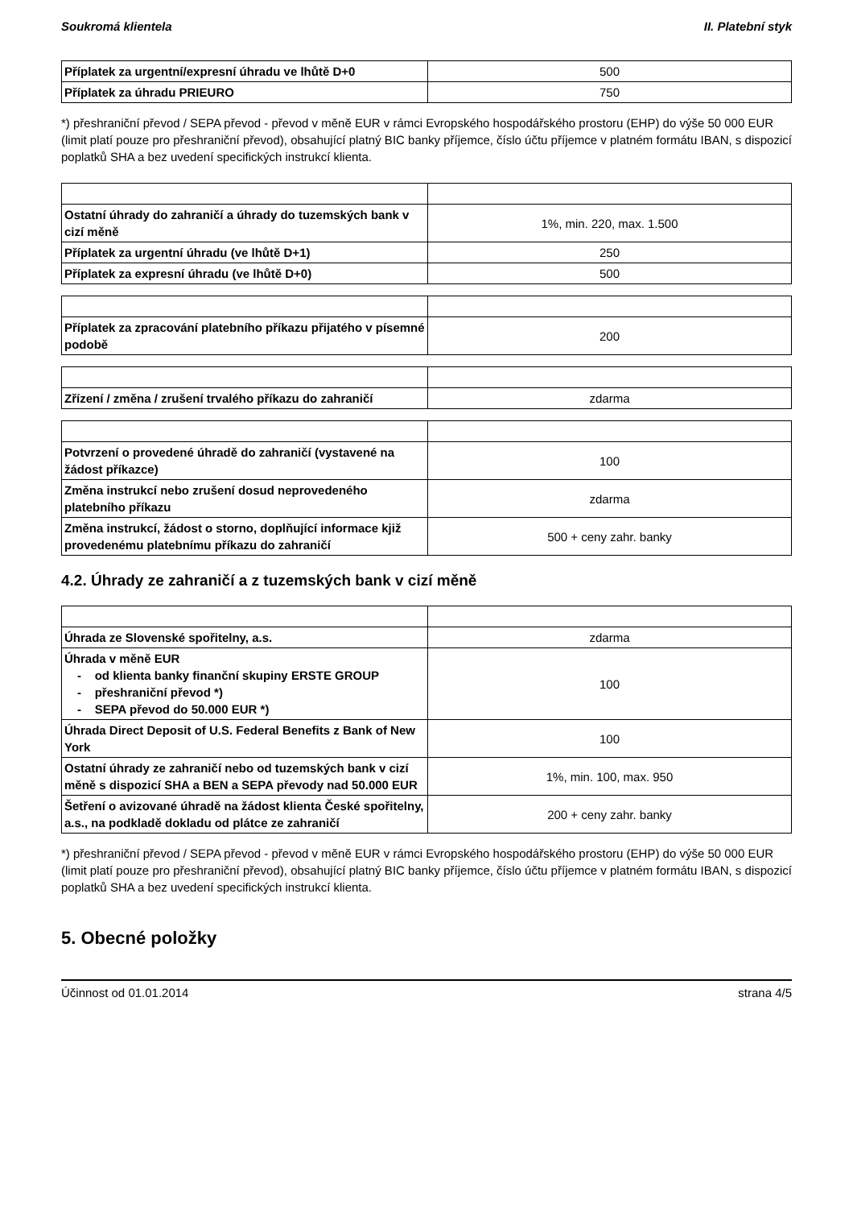Soukromá klientela II. Platební styk
| Příplatek za urgentní/expresní úhradu ve lhůtě D+0 | 500 |
| Příplatek za úhradu PRIEURO | 750 |
*) přeshraniční převod / SEPA převod - převod v měně EUR v rámci Evropského hospodářského prostoru (EHP) do výše 50 000 EUR (limit platí pouze pro přeshraniční převod), obsahující platný BIC banky příjemce, číslo účtu příjemce v platném formátu IBAN, s dispozicí poplatků SHA a bez uvedení specifických instrukcí klienta.
| Ostatní úhrady do zahraničí a úhrady do tuzemských bank v cizí měně | 1%, min. 220, max. 1.500 |
| Příplatek za urgentní úhradu (ve lhůtě D+1) | 250 |
| Příplatek za expresní úhradu (ve lhůtě D+0) | 500 |
| Příplatek za zpracování platebního příkazu přijatého v písemné podobě | 200 |
| Zřízení / změna / zrušení trvalého příkazu do zahraničí | zdarma |
| Potvrzení o provedené úhradě do zahraničí (vystavené na žádost příkazce) | 100 |
| Změna instrukcí nebo zrušení dosud neprovedeného platebního příkazu | zdarma |
| Změna instrukcí, žádost o storno, doplňující informace kjiž provedenému platebnímu příkazu do zahraničí | 500 + ceny zahr. banky |
4.2. Úhrady ze zahraničí a z tuzemských bank v cizí měně
| Úhrada ze Slovenské spořitelny, a.s. | zdarma |
| Úhrada v měně EUR - od klienta banky finanční skupiny ERSTE GROUP - přeshraniční převod *) - SEPA převod do 50.000 EUR *) | 100 |
| Úhrada Direct Deposit of U.S. Federal Benefits z Bank of New York | 100 |
| Ostatní úhrady ze zahraničí nebo od tuzemských bank v cizí měně s dispozicí SHA a BEN a SEPA převody nad 50.000 EUR | 1%, min. 100, max. 950 |
| Šetření o avizované úhradě na žádost klienta České spořitelny, a.s., na podkladě dokladu od plátce ze zahraničí | 200 + ceny zahr. banky |
*) přeshraniční převod / SEPA převod - převod v měně EUR v rámci Evropského hospodářského prostoru (EHP) do výše 50 000 EUR (limit platí pouze pro přeshraniční převod), obsahující platný BIC banky příjemce, číslo účtu příjemce v platném formátu IBAN, s dispozicí poplatků SHA a bez uvedení specifických instrukcí klienta.
5. Obecné položky
Účinnost od 01.01.2014 strana 4/5